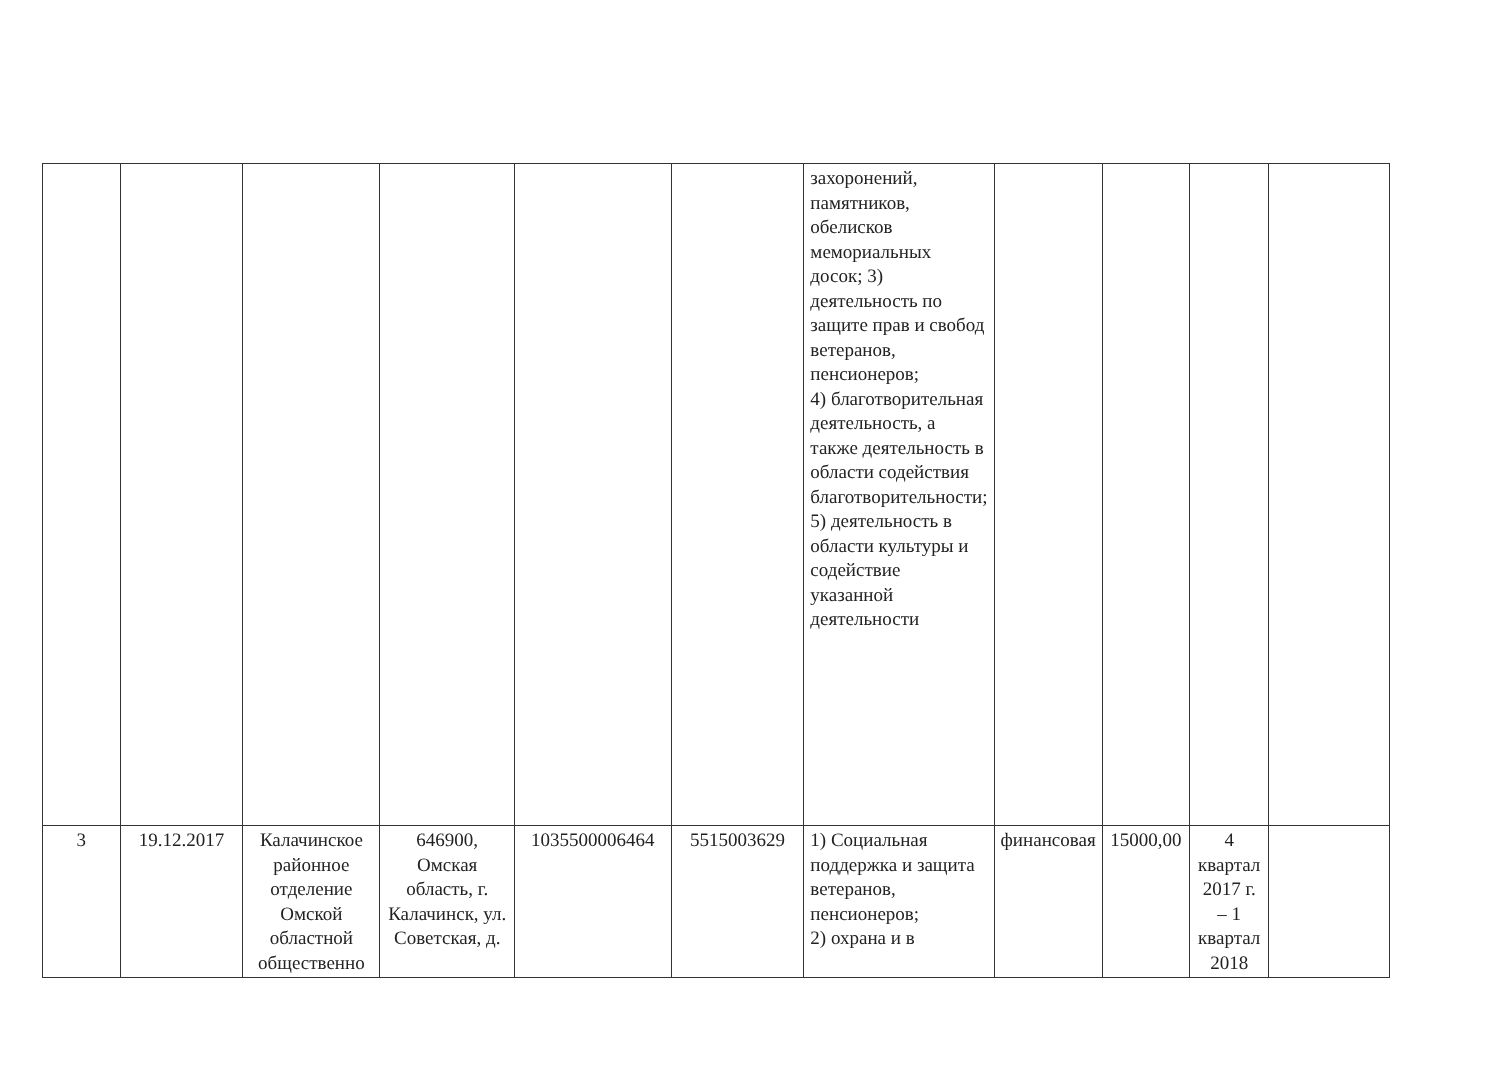| | | | | | | захоронений, памятников, обелисков мемориальных досок; 3) деятельность по защите прав и свобод ветеранов, пенсионеров; 4) благотворительная деятельность, а также деятельность в области содействия благотворительности; 5) деятельность в области культуры и содействие указанной деятельности | | | | |
| 3 | 19.12.2017 | Калачинское районное отделение Омской областной общественно | 646900, Омская область, г. Калачинск, ул. Советская, д. | 1035500006464 | 5515003629 | 1) Социальная поддержка и защита ветеранов, пенсионеров; 2) охрана и в | финансовая | 15000,00 | 4 квартал 2017 г. – 1 квартал 2018 | |